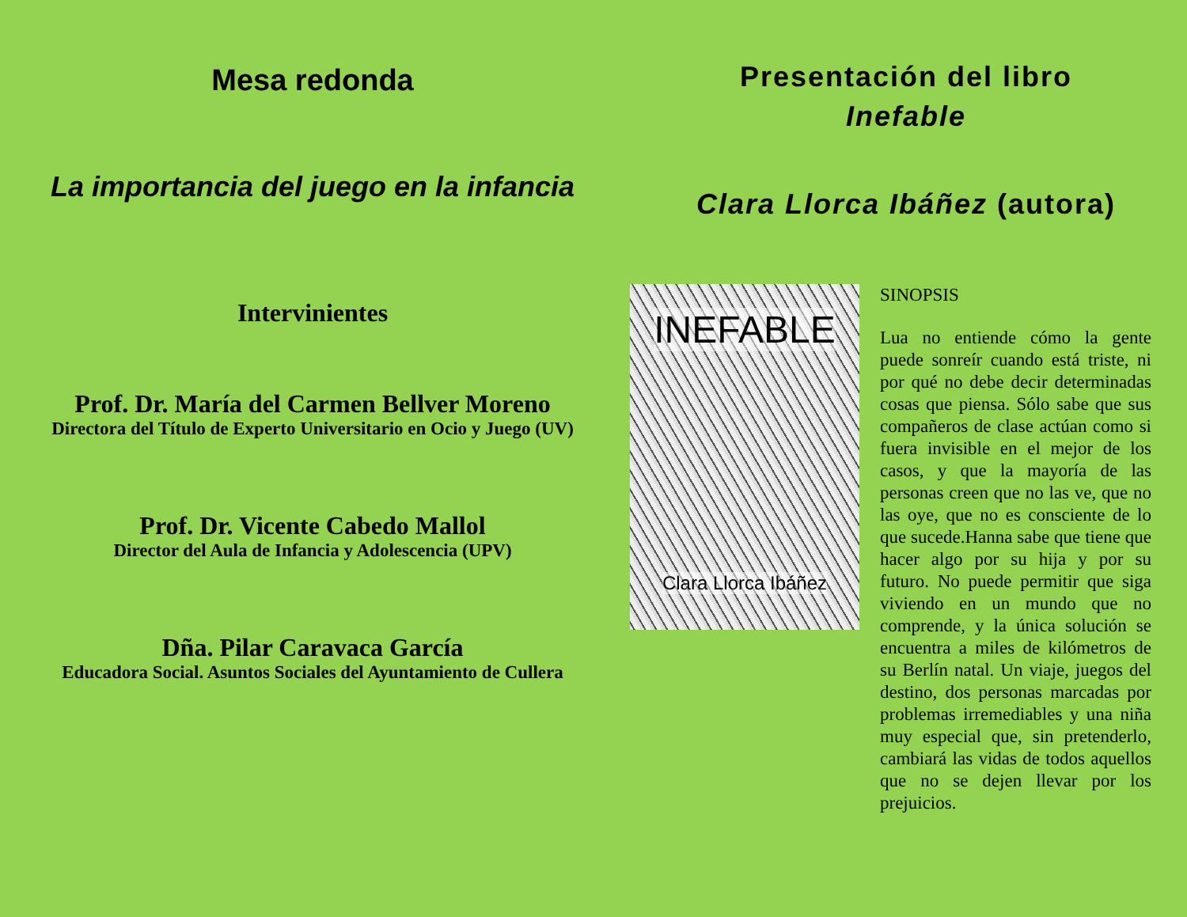Mesa redonda
La importancia del juego en la infancia
Intervinientes
Prof. Dr. María del Carmen Bellver Moreno
Directora del Título de Experto Universitario en Ocio y Juego (UV)
Prof. Dr. Vicente Cabedo Mallol
Director del Aula de Infancia y Adolescencia (UPV)
Dña. Pilar Caravaca García
Educadora Social. Asuntos Sociales del Ayuntamiento de Cullera
Presentación del libro
Inefable
Clara Llorca Ibáñez (autora)
INEFABLE
Clara Llorca Ibáñez
SINOPSIS
Lua no entiende cómo la gente puede sonreír cuando está triste, ni por qué no debe decir determinadas cosas que piensa. Sólo sabe que sus compañeros de clase actúan como si fuera invisible en el mejor de los casos, y que la mayoría de las personas creen que no las ve, que no las oye, que no es consciente de lo que sucede.Hanna sabe que tiene que hacer algo por su hija y por su futuro. No puede permitir que siga viviendo en un mundo que no comprende, y la única solución se encuentra a miles de kilómetros de su Berlín natal. Un viaje, juegos del destino, dos personas marcadas por problemas irremediables y una niña muy especial que, sin pretenderlo, cambiará las vidas de todos aquellos que no se dejen llevar por los prejuicios.